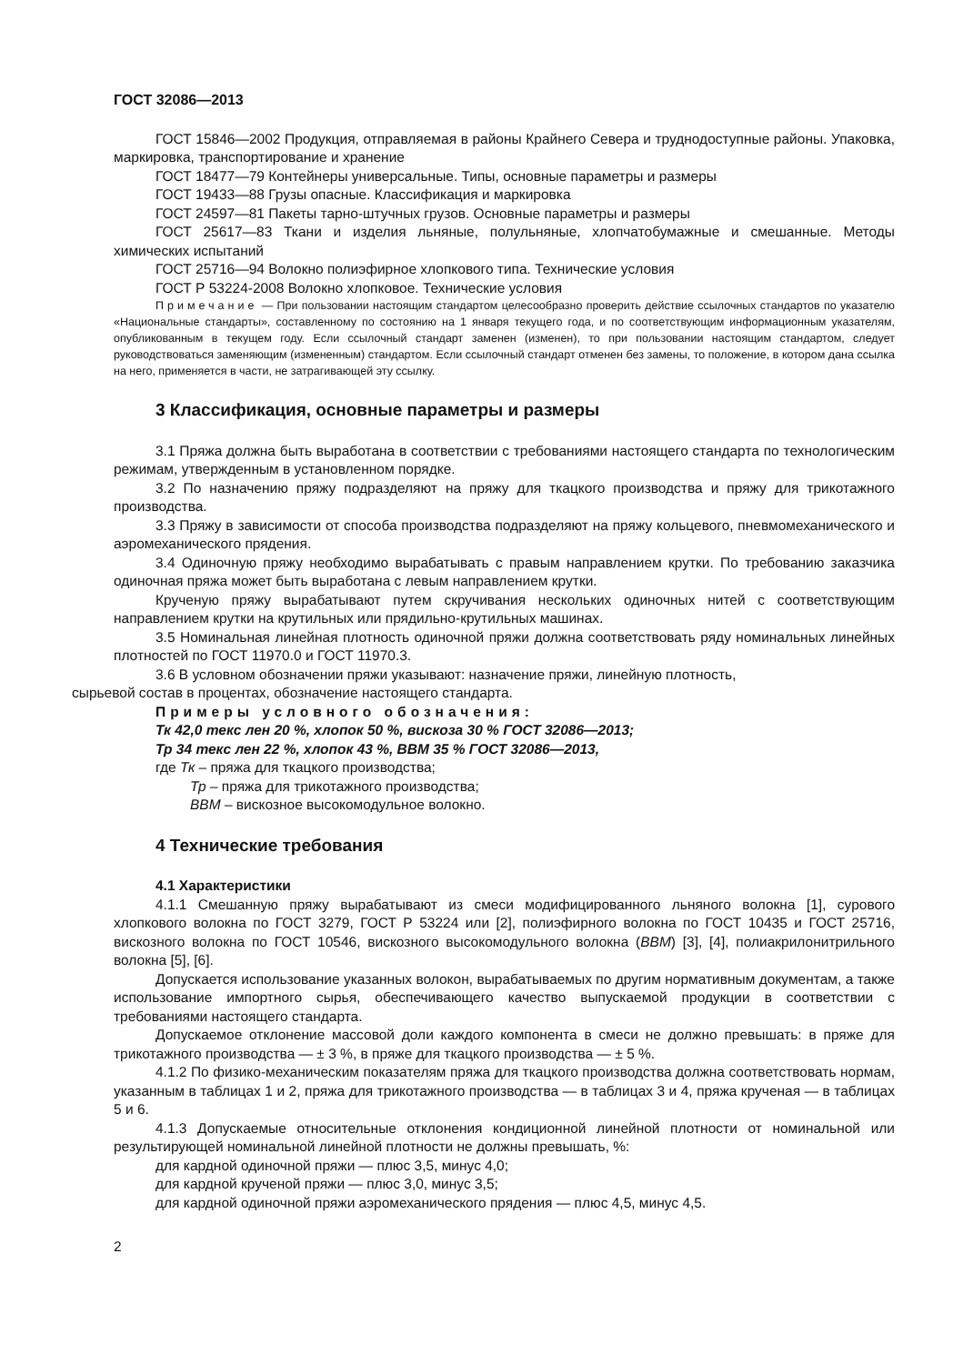ГОСТ 32086—2013
ГОСТ 15846—2002 Продукция, отправляемая в районы Крайнего Севера и труднодоступные районы. Упаковка, маркировка, транспортирование и хранение
ГОСТ 18477—79 Контейнеры универсальные. Типы, основные параметры и размеры
ГОСТ 19433—88 Грузы опасные. Классификация и маркировка
ГОСТ 24597—81 Пакеты тарно-штучных грузов. Основные параметры и размеры
ГОСТ 25617—83 Ткани и изделия льняные, полульняные, хлопчатобумажные и смешанные. Методы химических испытаний
ГОСТ 25716—94 Волокно полиэфирное хлопкового типа. Технические условия
ГОСТ Р 53224-2008 Волокно хлопковое. Технические условия
Примечание — При пользовании настоящим стандартом целесообразно проверить действие ссылочных стандартов по указателю «Национальные стандарты», составленному по состоянию на 1 января текущего года, и по соответствующим информационным указателям, опубликованным в текущем году. Если ссылочный стандарт заменен (изменен), то при пользовании настоящим стандартом, следует руководствоваться заменяющим (измененным) стандартом. Если ссылочный стандарт отменен без замены, то положение, в котором дана ссылка на него, применяется в части, не затрагивающей эту ссылку.
3 Классификация, основные параметры и размеры
3.1 Пряжа должна быть выработана в соответствии с требованиями настоящего стандарта по технологическим режимам, утвержденным в установленном порядке.
3.2 По назначению пряжу подразделяют на пряжу для ткацкого производства и пряжу для трикотажного производства.
3.3 Пряжу в зависимости от способа производства подразделяют на пряжу кольцевого, пневмомеханического и аэромеханического прядения.
3.4 Одиночную пряжу необходимо вырабатывать с правым направлением крутки. По требованию заказчика одиночная пряжа может быть выработана с левым направлением крутки.
Крученую пряжу вырабатывают путем скручивания нескольких одиночных нитей с соответствующим направлением крутки на крутильных или прядильно-крутильных машинах.
3.5 Номинальная линейная плотность одиночной пряжи должна соответствовать ряду номинальных линейных плотностей по ГОСТ 11970.0 и ГОСТ 11970.3.
3.6 В условном обозначении пряжи указывают: назначение пряжи, линейную плотность,
сырьевой состав в процентах, обозначение настоящего стандарта.
Примеры условного обозначения:
Тк 42,0 текс лен 20 %, хлопок 50 %, вискоза 30 % ГОСТ 32086—2013;
Тр 34 текс лен 22 %, хлопок 43 %, ВВМ 35 % ГОСТ 32086—2013,
где Тк – пряжа для ткацкого производства;
Тр – пряжа для трикотажного производства;
ВВМ – вискозное высокомодульное волокно.
4 Технические требования
4.1 Характеристики
4.1.1 Смешанную пряжу вырабатывают из смеси модифицированного льняного волокна [1], сурового хлопкового волокна по ГОСТ 3279, ГОСТ Р 53224 или [2], полиэфирного волокна по ГОСТ 10435 и ГОСТ 25716, вискозного волокна по ГОСТ 10546, вискозного высокомодульного волокна (ВВМ) [3], [4], полиакрилонитрильного волокна [5], [6].
Допускается использование указанных волокон, вырабатываемых по другим нормативным документам, а также использование импортного сырья, обеспечивающего качество выпускаемой продукции в соответствии с требованиями настоящего стандарта.
Допускаемое отклонение массовой доли каждого компонента в смеси не должно превышать: в пряже для трикотажного производства — ± 3 %, в пряже для ткацкого производства — ± 5 %.
4.1.2 По физико-механическим показателям пряжа для ткацкого производства должна соответствовать нормам, указанным в таблицах 1 и 2, пряжа для трикотажного производства — в таблицах 3 и 4, пряжа крученая — в таблицах 5 и 6.
4.1.3 Допускаемые относительные отклонения кондиционной линейной плотности от номинальной или результирующей номинальной линейной плотности не должны превышать, %:
для кардной одиночной пряжи — плюс 3,5, минус 4,0;
для кардной крученой пряжи — плюс 3,0, минус 3,5;
для кардной одиночной пряжи аэромеханического прядения — плюс 4,5, минус 4,5.
2